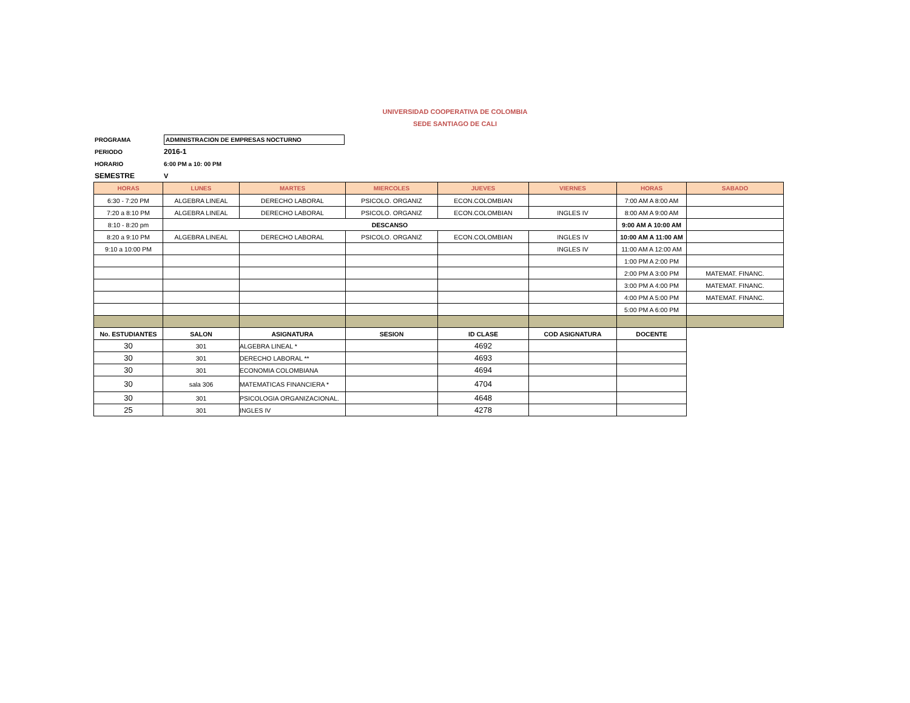UNIVERSIDAD COOPERATIVA DE COLOMBIA
SEDE SANTIAGO DE CALI
PROGRAMA ADMINISTRACION DE EMPRESAS NOCTURNO
PERIODO 2016-1
HORARIO 6:00 PM a 10: 00 PM
SEMESTRE V
| HORAS | LUNES | MARTES | MIERCOLES | JUEVES | VIERNES | HORAS | SABADO |
| --- | --- | --- | --- | --- | --- | --- | --- |
| 6:30 - 7:20 PM | ALGEBRA LINEAL | DERECHO LABORAL | PSICOLO. ORGANIZ | ECON.COLOMBIAN | | 7:00 AM A 8:00 AM | |
| 7:20 a 8:10 PM | ALGEBRA LINEAL | DERECHO LABORAL | PSICOLO. ORGANIZ | ECON.COLOMBIAN | INGLES IV | 8:00 AM A 9:00 AM | |
| 8:10 - 8:20 pm | DESCANSO | | | | | 9:00 AM A 10:00 AM | |
| 8:20 a 9:10 PM | ALGEBRA LINEAL | DERECHO LABORAL | PSICOLO. ORGANIZ | ECON.COLOMBIAN | INGLES IV | 10:00 AM A 11:00 AM | |
| 9:10 a 10:00 PM | | | | | INGLES IV | 11:00 AM A 12:00 AM | |
| | | | | | | 1:00 PM A 2:00 PM | |
| | | | | | | 2:00 PM A 3:00 PM | MATEMAT. FINANC. |
| | | | | | | 3:00 PM A 4:00 PM | MATEMAT. FINANC. |
| | | | | | | 4:00 PM A 5:00 PM | MATEMAT. FINANC. |
| | | | | | | 5:00 PM A 6:00 PM | |
| No. ESTUDIANTES | SALON | ASIGNATURA | SESION | ID CLASE | COD ASIGNATURA | DOCENTE | |
| 30 | 301 | ALGEBRA LINEAL * | | 4692 | | | |
| 30 | 301 | DERECHO LABORAL ** | | 4693 | | | |
| 30 | 301 | ECONOMIA COLOMBIANA | | 4694 | | | |
| 30 | sala 306 | MATEMATICAS FINANCIERA * | | 4704 | | | |
| 30 | 301 | PSICOLOGIA ORGANIZACIONAL. | | 4648 | | | |
| 25 | 301 | INGLES IV | | 4278 | | | |